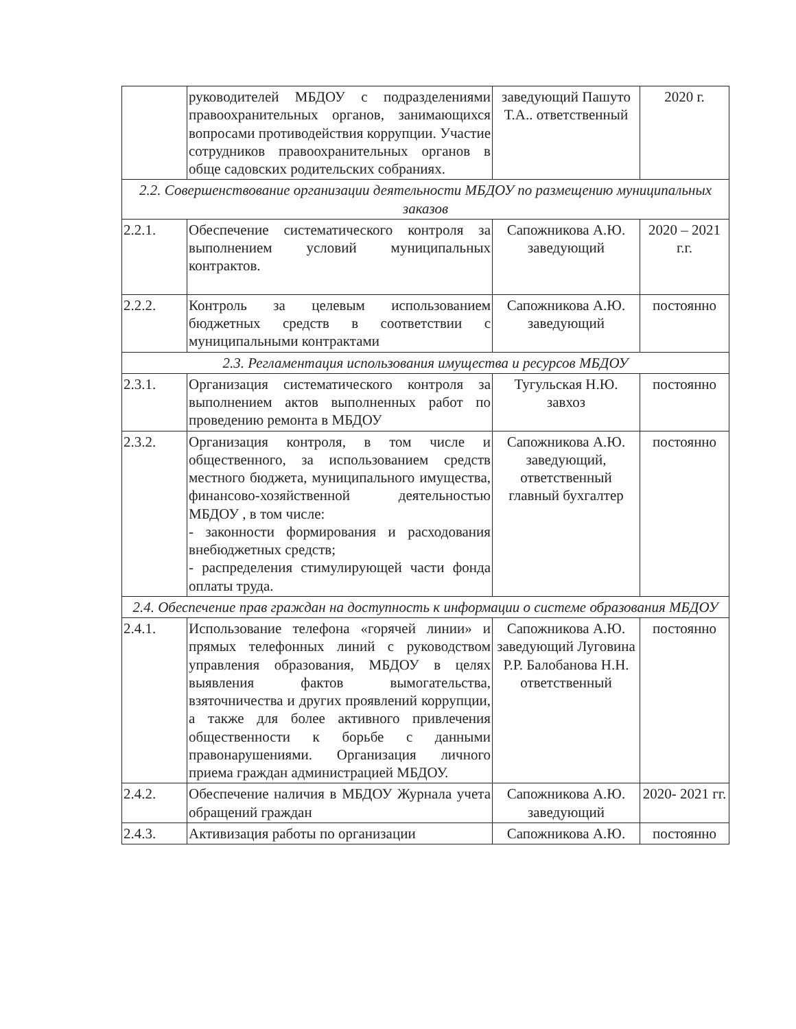| | руководителей МБДОУ с подразделениями правоохранительных органов, занимающихся вопросами противодействия коррупции. Участие сотрудников правоохранительных органов в обще садовских родительских собраниях. | заведующий Пашуто Т.А.. ответственный | 2020 г. |
| 2.2. Совершенствование организации деятельности МБДОУ по размещению муниципальных заказов | | | |
| 2.2.1. | Обеспечение систематического контроля за выполнением условий муниципальных контрактов. | Сапожникова А.Ю. заведующий | 2020 – 2021 г.г. |
| 2.2.2. | Контроль за целевым использованием бюджетных средств в соответствии с муниципальными контрактами | Сапожникова А.Ю. заведующий | постоянно |
| 2.3. Регламентация использования имущества и ресурсов МБДОУ | | | |
| 2.3.1. | Организация систематического контроля за выполнением актов выполненных работ по проведению ремонта в МБДОУ | Тугульская Н.Ю. завхоз | постоянно |
| 2.3.2. | Организация контроля, в том числе и общественного, за использованием средств местного бюджета, муниципального имущества, финансово-хозяйственной деятельностью МБДОУ , в том числе: - законности формирования и расходования внебюджетных средств; - распределения стимулирующей части фонда оплаты труда. | Сапожникова А.Ю. заведующий, ответственный главный бухгалтер | постоянно |
| 2.4. Обеспечение прав граждан на доступность к информации о системе образования МБДОУ | | | |
| 2.4.1. | Использование телефона «горячей линии» и прямых телефонных линий с руководством управления образования, МБДОУ в целях выявления фактов вымогательства, взяточничества и других проявлений коррупции, а также для более активного привлечения общественности к борьбе с данными правонарушениями. Организация личного приема граждан администрацией МБДОУ. | Сапожникова А.Ю. заведующий Луговина Р.Р. Балобанова Н.Н. ответственный | постоянно |
| 2.4.2. | Обеспечение наличия в МБДОУ Журнала учета обращений граждан | Сапожникова А.Ю. заведующий | 2020- 2021 гг. |
| 2.4.3. | Активизация работы по организации | Сапожникова А.Ю. | постоянно |